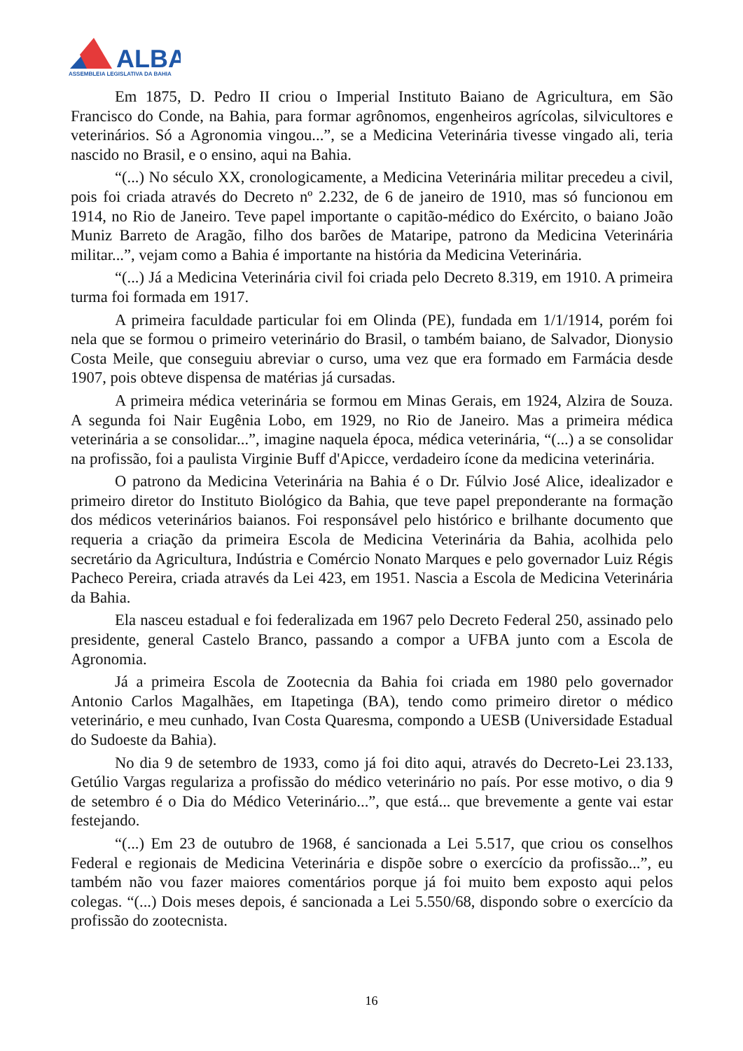ALBA
ASSEMBLEIA LEGISLATIVA DA BAHIA
Em 1875, D. Pedro II criou o Imperial Instituto Baiano de Agricultura, em São Francisco do Conde, na Bahia, para formar agrônomos, engenheiros agrícolas, silvicultores e veterinários. Só a Agronomia vingou...”, se a Medicina Veterinária tivesse vingado ali, teria nascido no Brasil, e o ensino, aqui na Bahia.
“(...) No século XX, cronologicamente, a Medicina Veterinária militar precedeu a civil, pois foi criada através do Decreto nº 2.232, de 6 de janeiro de 1910, mas só funcionou em 1914, no Rio de Janeiro. Teve papel importante o capitão-médico do Exército, o baiano João Muniz Barreto de Aragão, filho dos barões de Mataripe, patrono da Medicina Veterinária militar...”, vejam como a Bahia é importante na história da Medicina Veterinária.
“(...) Já a Medicina Veterinária civil foi criada pelo Decreto 8.319, em 1910. A primeira turma foi formada em 1917.
A primeira faculdade particular foi em Olinda (PE), fundada em 1/1/1914, porém foi nela que se formou o primeiro veterinário do Brasil, o também baiano, de Salvador, Dionysio Costa Meile, que conseguiu abreviar o curso, uma vez que era formado em Farmácia desde 1907, pois obteve dispensa de matérias já cursadas.
A primeira médica veterinária se formou em Minas Gerais, em 1924, Alzira de Souza. A segunda foi Nair Eugênia Lobo, em 1929, no Rio de Janeiro. Mas a primeira médica veterinária a se consolidar...”, imagine naquela época, médica veterinária, “(...) a se consolidar na profissão, foi a paulista Virginie Buff d'Apicce, verdadeiro ícone da medicina veterinária.
O patrono da Medicina Veterinária na Bahia é o Dr. Fúlvio José Alice, idealizador e primeiro diretor do Instituto Biológico da Bahia, que teve papel preponderante na formação dos médicos veterinários baianos. Foi responsável pelo histórico e brilhante documento que requeria a criação da primeira Escola de Medicina Veterinária da Bahia, acolhida pelo secretário da Agricultura, Indústria e Comércio Nonato Marques e pelo governador Luiz Régis Pacheco Pereira, criada através da Lei 423, em 1951. Nascia a Escola de Medicina Veterinária da Bahia.
Ela nasceu estadual e foi federalizada em 1967 pelo Decreto Federal 250, assinado pelo presidente, general Castelo Branco, passando a compor a UFBA junto com a Escola de Agronomia.
Já a primeira Escola de Zootecnia da Bahia foi criada em 1980 pelo governador Antonio Carlos Magalhães, em Itapetinga (BA), tendo como primeiro diretor o médico veterinário, e meu cunhado, Ivan Costa Quaresma, compondo a UESB (Universidade Estadual do Sudoeste da Bahia).
No dia 9 de setembro de 1933, como já foi dito aqui, através do Decreto-Lei 23.133, Getúlio Vargas regulariza a profissão do médico veterinário no país. Por esse motivo, o dia 9 de setembro é o Dia do Médico Veterinário...”, que está... que brevemente a gente vai estar festejando.
“(...) Em 23 de outubro de 1968, é sancionada a Lei 5.517, que criou os conselhos Federal e regionais de Medicina Veterinária e dispõe sobre o exercício da profissão...”, eu também não vou fazer maiores comentários porque já foi muito bem exposto aqui pelos colegas. “(...) Dois meses depois, é sancionada a Lei 5.550/68, dispondo sobre o exercício da profissão do zootecnista.
16